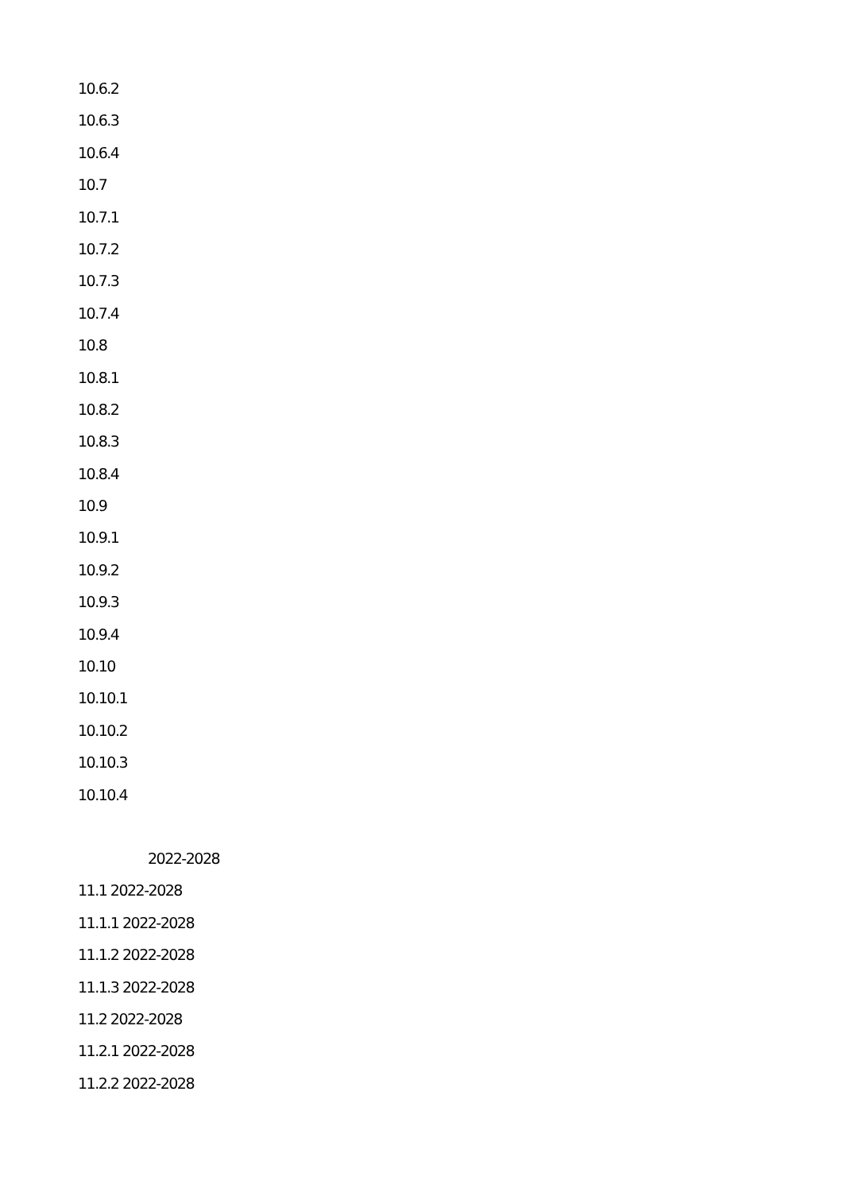10.6.2
10.6.3
10.6.4
10.7
10.7.1
10.7.2
10.7.3
10.7.4
10.8
10.8.1
10.8.2
10.8.3
10.8.4
10.9
10.9.1
10.9.2
10.9.3
10.9.4
10.10
10.10.1
10.10.2
10.10.3
10.10.4
2022-2028
11.1 2022-2028
11.1.1 2022-2028
11.1.2 2022-2028
11.1.3 2022-2028
11.2 2022-2028
11.2.1 2022-2028
11.2.2 2022-2028